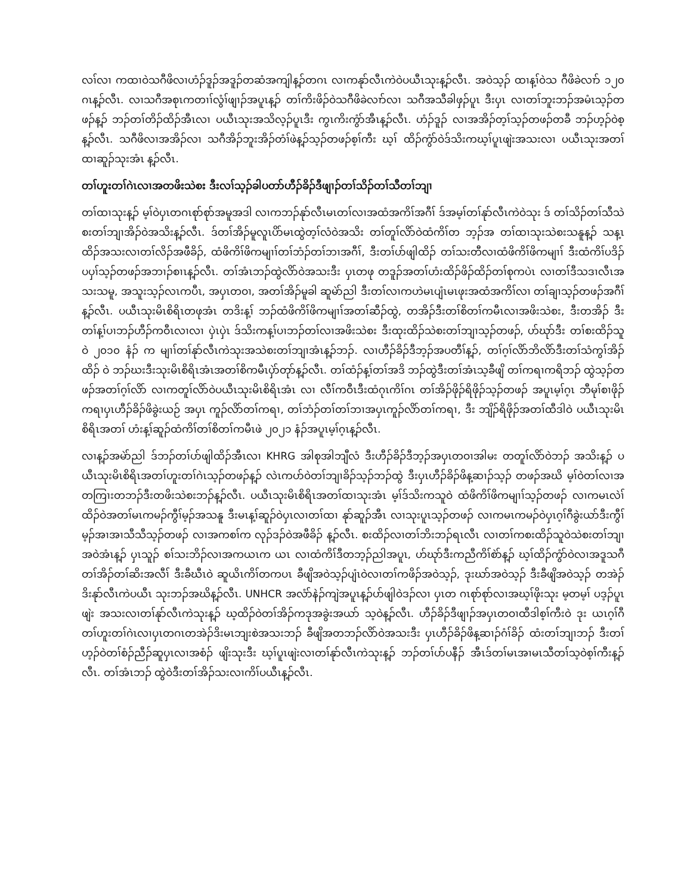လၢ်လၢ ကထၢဝဲသဂီဖိလၢဟံၣ်ဒူၣ်အဒူၣ်တဆံအကျါန့ၣ်တဂၤ လၢကနုာ်လီၤကဲဝဲပယီၤသုးန့ၣ်လီၤ. အဝဲသ့ၣ် ထၢန့ၢ်ဝဲသ ဂီဖိခဲလၢာ် ၁၂၀ ဂၤန့ၣ်လီၤ. လၢသဂီအစုၤကတၢၢ်လွံၢ်ဖျၢၣ်အပူၤန့ၣ် တၢ်ကိးဖိၣ်ဝဲသဂီဖိခဲလၢာ်လၢ သဂီအသီခါဖှၣ်ပူၤ ဒီးပှၤ လၢတၢ်ဘူးဘၣ်အမံၤသ့ၣ်တဖၣ်န့ၣ် ဘၣ်တၢ်တိၣ်ထိၣ်အီၤလၢ ပယီၤသုးအသိလ့ၣ်ပူၤဒီး ကွၤကိးကွံာ်အီၤန့ၣ်လီၤ. ဟံၣ်ဒူၣ် လၢအအိၣ်တ့ၢ်သ့ၣ်တဖၣ်တခီ ဘၣ်ဟ့ၣ်ဝဲစ့န့ၣ်လီၤ. သဂီဖိလၢအအိၣ်လၢ သဂီအိၣ်ဘူးအိၣ်တံၢ်ဖဲန့ၣ်သ့ၣ်တဖၣ်စ့ၢ်ကီး ဃ့ၢ် ထိၣ်ကွံာ်ဝဲဒ်သိးကဃ့ၢ်ပူၤဖျဲးအသးလၢ ပယီၤသုးအတၢ်ထၢဆူၣ်သုးအံၤ န့ၣ်လီၤ.
တၢ်ဟူးတၢ်ဂဲၤလၢအတဖိးသဲစး ဒီးလၢ်သ့ၣ်ခါပတာ်ဟီၣ်ခိၣ်ဒီဖျၢၣ်တၢ်သိၣ်တၢ်သီတၢ်ဘျၢ
တၢ်ထၢသုးန့ၣ် မ့ၢ်ဝဲပှၤတဂၤစုာ်စုာ်အမူအဒါ လၢကဘၣ်နုာ်လီၤမၤတၢ်လၢအထံအကိၢ်အဂီၢ် ဒ်အမ့ၢ်တၢ်နုာ်လီၤကဲဝဲသုး ဒ် တၢ်သိၣ်တၢ်သီသဲစးတၢ်ဘျၢအိၣ်ဝဲအသိးန့ၣ်လီၤ. ဒ်တၢ်အိၣ်မူလူၤပိာ်မၤထွဲတ့ၢ်လံဝဲအသိး တၢ်တူၢ်လိာ်ဝဲထံကိၢ်တ ဘ့ၣ်အ တၢ်ထၢသုးသဲစးသနူန့ၣ် သန့ၤထိၣ်အသးလၢတၢ်လိၣ်အဖီခိၣ်, ထံဖိကိၢ်ဖိကမျၢၢ်တၢ်ဘံၣ်တၢ်ဘၢအဂီၢ်, ဒီးတၢ်ပာ်ဖျါထိၣ် တၢ်သးတီလၢထံဖိကိၢ်ဖိကမျၢၢ် ဒီးထံကိၢ်ပဒိၣ်ပပှၢ်သ့ၣ်တဖၣ်အဘၢၣ်စၢၤန့ၣ်လီၤ. တၢ်အံၤဘၣ်ထွဲလိာ်ဝဲအသးဒီး ပှၤတဖု တဒူၣ်အတၢ်ဟံးထိၣ်ဖိၣ်ထိၣ်တၢ်စုကပဲၤ လၢတၢ်ဒီသဒၢလီၤအသးသမူ, အသူးသ့ၣ်လၤကပီၤ, အပှၤတဝၢ, အတၢ်အိၣ်မူခါ ဆူမဲာ်ညါ ဒီးတၢ်လၢကဟဲမၤပျံၤမၤဖုးအထံအကိၢ်လၢ တၢ်ချၢသ့ၣ်တဖၣ်အဂီၢ်န့ၣ်လီၤ. ပယီၤသုးမိၤစိရိၤတဖုအံၤ တဒိးန့ၢ် ဘၣ်ထံဖိကိၢ်ဖိကမျၢၢ်အတၢ်ဆီၣ်ထွဲ, တအိၣ်ဒီးတၢ်စိတၢ်ကမီၤလၢအဖိးသဲစး, ဒီးတအိၣ် ဒီးတၢ်န့ၢ်ပၢဘၣ်ဟီၣ်ကဝီၤလၢလၢ ပှဲၤပှဲၤ ဒ်သိးကန့ၢ်ပၢဘၣ်တၢ်လၢအဖိးသဲစး ဒီးထုးထိၣ်သဲစးတၢ်ဘျၢသ့ၣ်တဖၣ်, ဟ်ဃုာ်ဒီး တၢ်စးထိၣ်သူဝဲ ၂၀၁၀ နံၣ် က မျၢၢ်တၢ်နုာ်လီၤကဲသုးအသဲစးတၢ်ဘျၢအံၤန့ၣ်ဘၣ်. လၢဟီၣ်ခိၣ်ဒီဘ့ၣ်အပတီၢ်န့ၣ်, တၢ်ဂ့ၢ်လိာ်ဘိလိာ်ဒီးတၢ်သံကွၢ်အိၣ်ထိၣ် ဝဲ ဘၣ်ဃးဒီးသုးမိၤစိရိၤအံၤအတၢ်စိကမီၤပှဲာ်တုာ်န့ၣ်လီၤ. တၢ်ထံၣ်န့ၢ်တၢ်အဒိ ဘၣ်ထွဲဒီးတၢ်အံၤသ့ခီဖျိ တၢ်ကရၢကရိဘၣ် ထွဲသ့ၣ်တဖၣ်အတၢ်ဂ့ၢ်လိာ် လၢကတူၢ်လိာ်ဝဲပယီၤသုးမိၤစိရိၤအံၤ လၢ လီၢ်ကဝီၤဒီးထံဂုၤကိၢ်ဂၤ တၢ်အိၣ်ဖိုၣ်ရိဖိုၣ်သ့ၣ်တဖၣ် အပူၤမ့ၢ်ဂ့ၤ ဘီမုၢ်စၢဖိုၣ်ကရၢပှၤဟီၣ်ခိၣ်ဖိခွဲးယဉ် အပှၤ ကူၣ်လိာ်တၢ်ကရၢ, တၢ်ဘံၣ်တၢ်တၢ်ဘၢအပှၤကူၣ်လိာ်တၢ်ကရၢ, ဒီး ဘျိၣ်ရိဖိုၣ်အတၢ်ထီဒါဝဲ ပယီၤသုးမိၤစိရိၤအတၢ် ဟံးန့ၢ်ဆူၣ်ထံကိၢ်တၢ်စိတၢ်ကမီၤဖဲ ၂၀၂၁ နံၣ်အပူၤမ့ၢ်ဂ့ၤန့ၣ်လီၤ.
လၢန့ၣ်အမဲာ်ညါ ဒ်ဘၣ်တၢ်ပာ်ဖျါထိၣ်အီၤလၢ KHRG အါစုအါဘျီလံ ဒီးဟီၣ်ခိၣ်ဒီဘ့ၣ်အပှၤတဝၢအါမး တတူၢ်လိာ်ဝဲဘၣ် အသိးန့ၣ် ပယီၤသုးမိၤစိရိၤအတၢ်ဟူးတၢ်ဂဲၤသ့ၣ်တဖၣ်န့ၣ် လဲၤကပာ်ဝဲတၢ်ဘျၢခိၣ်သ့ၣ်ဘၣ်ထွဲ ဒီးပှၤဟီၣ်ခိၣ်ဖိန့ဆၢၣ်သ့ၣ် တဖၣ်အဃိ မ့ၢ်ဝဲတၢ်လၢအတကြၢးတဘၣ်ဒီးတဖိးသဲစးဘၣ်န့ၣ်လီၤ. ပယီၤသုးမိၤစိရိၤအတၢ်ထၢသုးအံၤ မ့ၢ်ဒ်သိးကသူဝဲ ထံဖိကိၢ်ဖိကမျၢၢ်သ့ၣ်တဖၣ် လၢကမၤလဲၢ်ထိၣ်ဝဲအတၢ်မၤကမၣ်ကွီၢ်မ့ၣ်အသနူ ဒီးမၤန့ၢ်ဆူၣ်ဝဲပှၤလၢတၢ်ထၢ နုာ်ဆူၣ်အီၤ လၢသုးပူၤသ့ၣ်တဖၣ် လၢကမၤကမၣ်ဝဲပှၤဂ့ၢ်ဂီခွဲးယာ်ဒီးကွီၢ်မ့ၣ်အၢအၢသီသီသ့ၣ်တဖၣ် လၢအကစၢ်က လုၣ်ဒၣ်ဝဲအဖီခိၣ် န့ၣ်လီၤ. စးထိၣ်လၢတၢ်ဘိးဘၣ်ရၤလီၤ လၢတၢ်ကစးထိၣ်သူဝဲသဲစးတၢ်ဘျၢအဝဲအံၤန့ၣ် ပှၤသူၣ် စၢ်သးဘိၣ်လၢအကယၤက ယၤ လၢထံကိၢ်ဒီတဘ့ၣ်ညါအပူၤ, ဟ်ဃုာ်ဒီးကညီကိၢ်စဲာ်န့ၣ် ဃ့ၢ်ထိၣ်ကွံာ်ဝဲလၢအဒူသဂီ တၢ်အိၣ်တၢ်ဆိးအလီၢ် ဒီးခီဃီၤဝဲ ဆူယိၤကိၢ်တကပၤ ခီဖျိအဝဲသ့ၣ်ပျံၤဝဲလၢတၢ်ကဖိၣ်အဝဲသ့ၣ်, ဒုးဃာ်အဝဲသ့ၣ် ဒီးခီဖျိအဝဲသ့ၣ် တအဲၣ်ဒိးနုာ်လီၤကဲပယီၤ သုးဘၣ်အဃိန့ၣ်လီၤ. UNHCR အလံာ်နဲၣ်ကျဲအပူၤန့ၣ်ပာ်ဖျါဝဲဒၣ်လၢ ပှၤတ ဂၤစုာ်စုာ်လၢအဃ့ၢ်ဖိုးသုး မ့တမ့ၢ် ပဒ့ၣ်ပူၤဖျဲး အသးလၢတၢ်နုာ်လီၤကဲသုးန့ၣ် ဃ့ထိၣ်ဝဲတၢ်အိၣ်ကဒုအခွဲးအယာ် သ့ဝဲန့ၣ်လီၤ. ဟီၣ်ခိၣ်ဒီဖျၢၣ်အပှၤတဝၢထီဒါစ့ၢ်ကီးဝဲ ဒုး ယၤဂ့ၢ်ဂီတၢ်ဟူးတၢ်ဂဲၤလၢပှၤတဂၤတအဲၣ်ဒိးမၤဘျးစဲအသးဘၣ် ခီဖျိအတဘၣ်လိာ်ဝဲအသးဒီး ပှၤဟီၣ်ခိၣ်ဖိန့ဆၢၣ်ဂံၢ်ခိၣ် ထံးတၢ်ဘျၢဘၣ် ဒီးတၢ်ဟ့ၣ်ဝဲတၢ်စံၣ်ညီၣ်ဆူပှၤလၢအစံၣ် ဖျိးသုးဒီး ဃ့ၢ်ပူၤဖျဲးလၢတၢ်နုာ်လီၤကဲသုးန့ၣ် ဘၣ်တၢ်ပာ်ပနီၣ် အီၤဒ်တၢ်မၤအၢမၤသီတၢ်သ့ဝဲစ့ၢ်ကီးန့ၣ်လီၤ. တၢ်အံၤဘၣ် ထွဲဝဲဒီးတၢ်အိၣ်သးလၢကိၢ်ပယီၤန့ၣ်လီၤ.